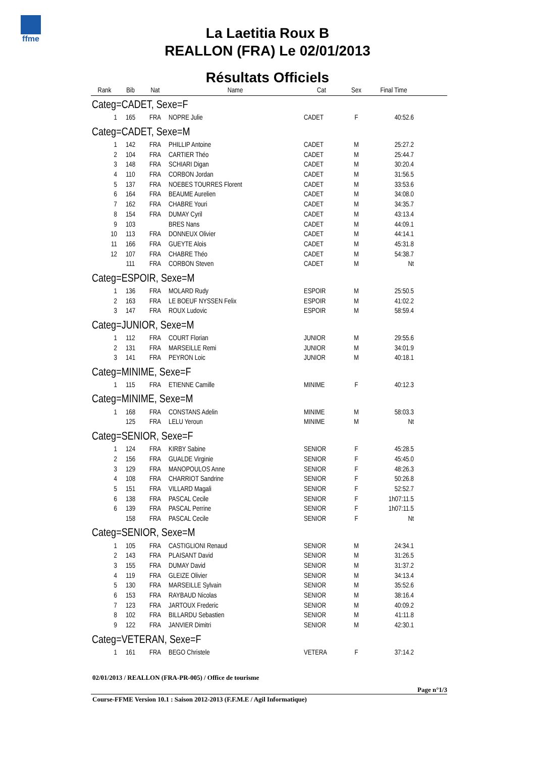ffme
La Laetitia Roux B
REALLON (FRA) Le 02/01/2013
Résultats Officiels
| Rank | Bib | Nat | Name | Cat | Sex | Final Time | |
| --- | --- | --- | --- | --- | --- | --- | --- |
| Categ=CADET, Sexe=F | | | | | | | |
| 1 | 165 | FRA | NOPRE Julie | CADET | F | 40:52.6 | |
| Categ=CADET, Sexe=M | | | | | | | |
| 1 | 142 | FRA | PHILLIP Antoine | CADET | M | 25:27.2 | |
| 2 | 104 | FRA | CARTIER Théo | CADET | M | 25:44.7 | |
| 3 | 148 | FRA | SCHIARI Digan | CADET | M | 30:20.4 | |
| 4 | 110 | FRA | CORBON Jordan | CADET | M | 31:56.5 | |
| 5 | 137 | FRA | NOEBES TOURRES Florent | CADET | M | 33:53.6 | |
| 6 | 164 | FRA | BEAUME Aurelien | CADET | M | 34:08.0 | |
| 7 | 162 | FRA | CHABRE Youri | CADET | M | 34:35.7 | |
| 8 | 154 | FRA | DUMAY Cyril | CADET | M | 43:13.4 | |
| 9 | 103 | | BRES Nans | CADET | M | 44:09.1 | |
| 10 | 113 | FRA | DONNEUX Olivier | CADET | M | 44:14.1 | |
| 11 | 166 | FRA | GUEYTE Alois | CADET | M | 45:31.8 | |
| 12 | 107 | FRA | CHABRE Théo | CADET | M | 54:38.7 | |
| | 111 | FRA | CORBON Steven | CADET | M | Nt | |
| Categ=ESPOIR, Sexe=M | | | | | | | |
| 1 | 136 | FRA | MOLARD Rudy | ESPOIR | M | 25:50.5 | |
| 2 | 163 | FRA | LE BOEUF NYSSEN Felix | ESPOIR | M | 41:02.2 | |
| 3 | 147 | FRA | ROUX Ludovic | ESPOIR | M | 58:59.4 | |
| Categ=JUNIOR, Sexe=M | | | | | | | |
| 1 | 112 | FRA | COURT Florian | JUNIOR | M | 29:55.6 | |
| 2 | 131 | FRA | MARSEILLE Remi | JUNIOR | M | 34:01.9 | |
| 3 | 141 | FRA | PEYRON Loic | JUNIOR | M | 40:18.1 | |
| Categ=MINIME, Sexe=F | | | | | | | |
| 1 | 115 | FRA | ETIENNE Camille | MINIME | F | 40:12.3 | |
| Categ=MINIME, Sexe=M | | | | | | | |
| 1 | 168 | FRA | CONSTANS Adelin | MINIME | M | 58:03.3 | |
| | 125 | FRA | LELU Yeroun | MINIME | M | Nt | |
| Categ=SENIOR, Sexe=F | | | | | | | |
| 1 | 124 | FRA | KIRBY Sabine | SENIOR | F | 45:28.5 | |
| 2 | 156 | FRA | GUALDE Virginie | SENIOR | F | 45:45.0 | |
| 3 | 129 | FRA | MANOPOULOS Anne | SENIOR | F | 48:26.3 | |
| 4 | 108 | FRA | CHARRIOT Sandrine | SENIOR | F | 50:26.8 | |
| 5 | 151 | FRA | VILLARD Magali | SENIOR | F | 52:52.7 | |
| 6 | 138 | FRA | PASCAL Cecile | SENIOR | F | 1h07:11.5 | |
| 6 | 139 | FRA | PASCAL Perrine | SENIOR | F | 1h07:11.5 | |
| | 158 | FRA | PASCAL Cecile | SENIOR | F | Nt | |
| Categ=SENIOR, Sexe=M | | | | | | | |
| 1 | 105 | FRA | CASTIGLIONI Renaud | SENIOR | M | 24:34.1 | |
| 2 | 143 | FRA | PLAISANT David | SENIOR | M | 31:26.5 | |
| 3 | 155 | FRA | DUMAY David | SENIOR | M | 31:37.2 | |
| 4 | 119 | FRA | GLEIZE Olivier | SENIOR | M | 34:13.4 | |
| 5 | 130 | FRA | MARSEILLE Sylvain | SENIOR | M | 35:52.6 | |
| 6 | 153 | FRA | RAYBAUD Nicolas | SENIOR | M | 38:16.4 | |
| 7 | 123 | FRA | JARTOUX Frederic | SENIOR | M | 40:09.2 | |
| 8 | 102 | FRA | BILLARDU Sebastien | SENIOR | M | 41:11.8 | |
| 9 | 122 | FRA | JANVIER Dimitri | SENIOR | M | 42:30.1 | |
| Categ=VETERAN, Sexe=F | | | | | | | |
| 1 | 161 | FRA | BEGO Christele | VETERA | F | 37:14.2 | |
02/01/2013 / REALLON (FRA-PR-005) / Office de tourisme
Page n°1/3
Course-FFME Version 10.1 : Saison 2012-2013 (F.F.M.E / Agil Informatique)